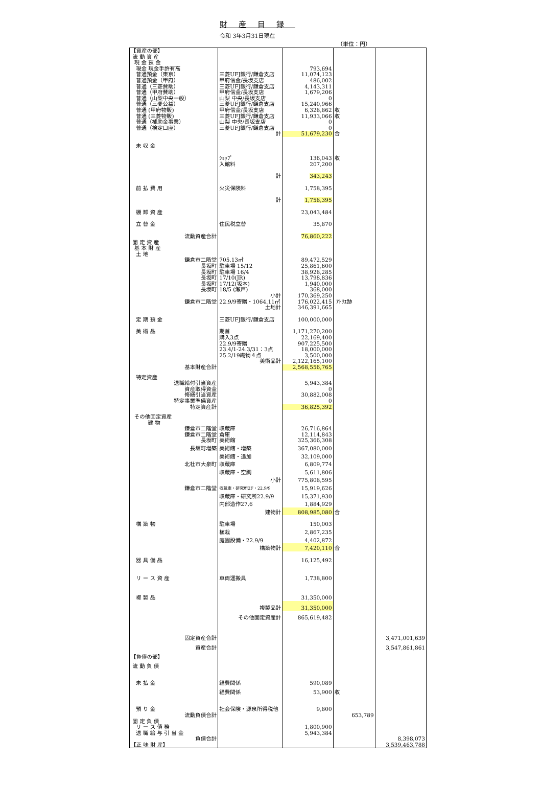財産目録
令和 3年3月31日現在
（単位：円）
| 【資産の部】 | | | | |
| 流 動 資 産 | | | | |
| 現 金 預 金 | | | | |
| 現金 現金手許有高 | | 793,694 | | |
| 普通預金（東京） | 三菱UFJ銀行/鎌倉支店 | 11,074,123 | | |
| 普通預金（甲府） | 甲府信金/長坂支店 | 486,002 | | |
| 普通（三菱賛助） | 三菱UFJ銀行/鎌倉支店 | 4,143,311 | | |
| 普通（甲府賛助） | 甲府信金/長坂支店 | 1,679,206 | | |
| 普通（山梨中央一般） | 山梨 中央/長坂支店 | 0 | | |
| 普通（三菱公益） | 三菱UFJ銀行/鎌倉支店 | 15,240,966 | | |
| 普通 (甲府物販) | 甲府信金/長坂支店 | 6,328,862 | 収 | |
| 普通 (三菱物販) | 三菱UFJ銀行/鎌倉支店 | 11,933,066 | 収 | |
| 普通（補助金事業） | 山梨 中央/長坂支店 | 0 | | |
| 普通（検定口座） | 三菱UFJ銀行/鎌倉支店 | 0 | | |
| | 計 | 51,679,230 | 合 | |
| 未 収 金 | | | | |
| | ｼｮｯﾌﾟ | 136,043 | 収 | |
| | 入館料 | 207,200 | | |
| | 計 | 343,243 | | |
| 前 払 費 用 | 火災保険料 | 1,758,395 | | |
| | 計 | 1,758,395 | | |
| 棚 卸 資 産 | | 23,043,484 | | |
| 立 替 金 | 住民税立替 | 35,870 | | |
| 流動資産合計 | | 76,860,222 | | |
| 固 定 資 産 | | | | |
| 基 本 財 産 | | | | |
| 土 地 | | | | |
| 鎌倉市二階堂 | 705.13㎡ | 89,472,529 | | |
| 長坂町 | 駐車場 15/12 | 25,861,600 | | |
| 長坂町 | 駐車場 16/4 | 38,928,285 | | |
| 長坂町 | 17/10(JR) | 13,798,836 | | |
| 長坂町 | 17/12(坂本) | 1,940,000 | | |
| 長坂町 | 18/5 (瀬戸) | 368,000 | | |
| | 小計 | 170,369,250 | | |
| 鎌倉市二階堂 | 22.9/9寄贈・1064.11㎡ | 176,022,415 | ｱﾄﾘｴ跡 | |
| | 土地計 | 346,391,665 | | |
| 定 期 預 金 | 三菱UFJ銀行/鎌倉支店 | 100,000,000 | | |
| 美 術 品 | 期首 | 1,171,270,200 | | |
| | 購入3点 | 22,169,400 | | |
| | 22.9/9寄贈 | 907,225,500 | | |
| | 23.4/1-24.3/31：3点 | 18,000,000 | | |
| | 25.2/19織物４点 | 3,500,000 | | |
| | 美術品計 | 2,122,165,100 | | |
| 基本財産合計 | | 2,568,556,765 | | |
| 特定資産 | | | | |
| 退職給付引当資産 | | 5,943,384 | | |
| 資産取得資金 | | 0 | | |
| 修繕引当資産 | | 30,882,008 | | |
| 特定事業準備資産 | | 0 | | |
| 特定資産計 | | 36,825,392 | | |
| その他固定資産 | | | | |
| 建 物 | | | | |
| 鎌倉市二階堂 | 収蔵庫 | 26,716,864 | | |
| 鎌倉市二階堂 | 倉庫 | 12,114,843 | | |
| 長坂町 | 美術館 | 325,366,308 | | |
| 長坂町増築 | 美術館・増築 | 367,080,000 | | |
| | 美術館・追加 | 32,109,000 | | |
| 北杜市大泉町 | 収蔵庫 | 6,809,774 | | |
| | 収蔵庫・空調 | 5,611,806 | | |
| | 小計 | 775,808,595 | | |
| 鎌倉市二階堂 | 収蔵庫・研究所2F・22.9/9 | 15,919,626 | | |
| | 収蔵庫・研究所22.9/9 | 15,371,930 | | |
| | 内部造作27.6 | 1,884,929 | | |
| | 建物計 | 808,985,080 | 合 | |
| 構 築 物 | 駐車場 | 150,003 | | |
| | 植栽 | 2,867,235 | | |
| | 庭園設備・22.9/9 | 4,402,872 | | |
| | 構築物計 | 7,420,110 | 合 | |
| 器 具 備 品 | | 16,125,492 | | |
| リ ー ス 資 産 | 車両運搬具 | 1,738,800 | | |
| 複 製 品 | | 31,350,000 | | |
| | 複製品計 | 31,350,000 | | |
| | その他固定資産計 | 865,619,482 | | |
| 固定資産合計 | | | | 3,471,001,639 |
| 資産合計 | | | | 3,547,861,861 |
| 【負債の部】 | | | | |
| 流 動 負 債 | | | | |
| 未 払 金 | 経費関係 | 590,089 | | |
| | 経費関係 | 53,900 | 収 | |
| 預 り 金 | 社会保険・源泉所得税他 | 9,800 | | |
| 流動負債合計 | | | 653,789 | |
| 固 定 負 債 | | | | |
| リ ー ス 債 務 | | 1,800,900 | | |
| 退 職 給 与 引 当 金 | | 5,943,384 | | |
| 負債合計 | | | | 8,398,073 |
| 【正 味 財 産】 | | | | 3,539,463,788 |